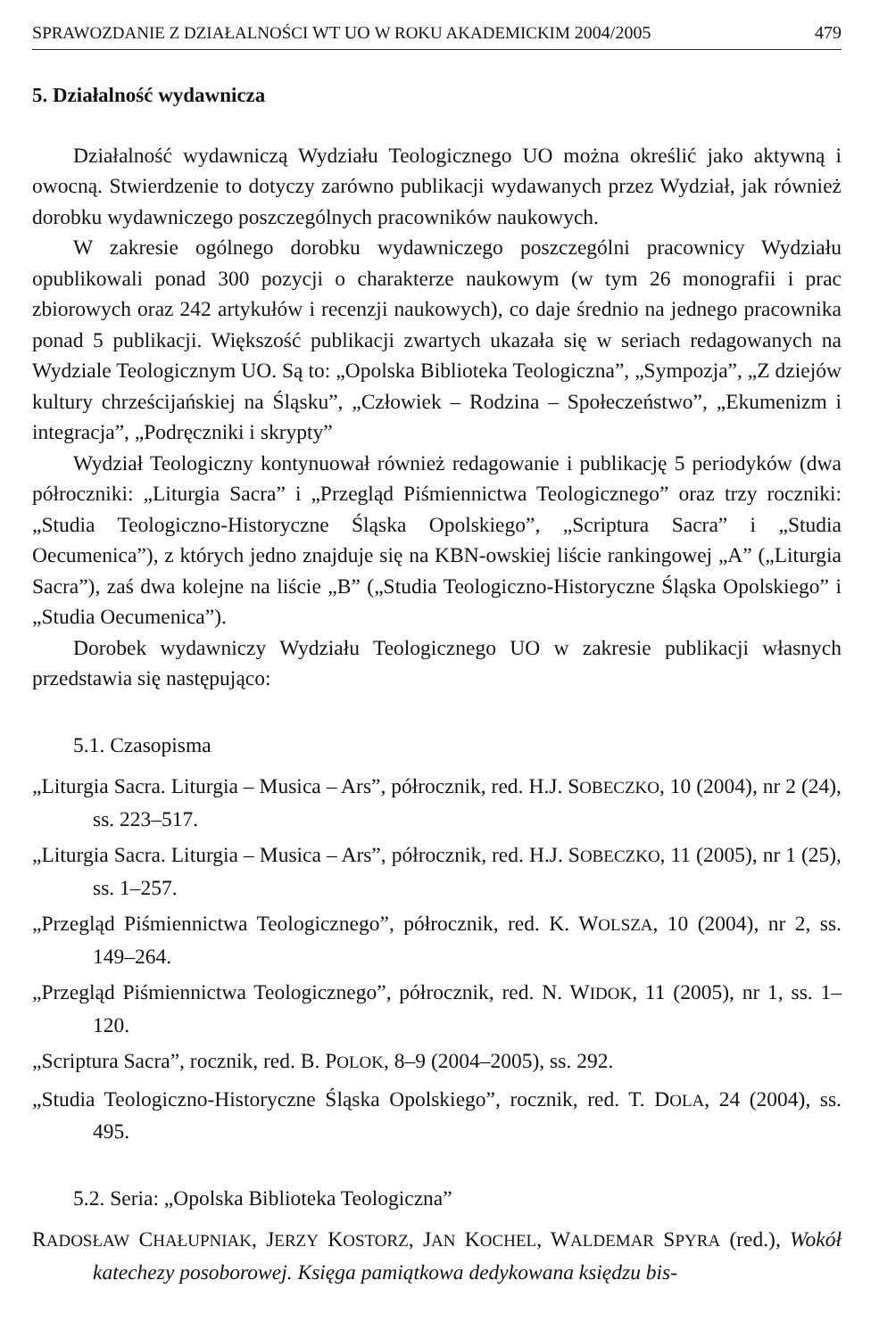SPRAWOZDANIE Z DZIAŁALNOŚCI WT UO W ROKU AKADEMICKIM 2004/2005 479
5. Działalność wydawnicza
Działalność wydawniczą Wydziału Teologicznego UO można określić jako aktywną i owocną. Stwierdzenie to dotyczy zarówno publikacji wydawanych przez Wydział, jak również dorobku wydawniczego poszczególnych pracowników naukowych.
W zakresie ogólnego dorobku wydawniczego poszczególni pracownicy Wydziału opublikowali ponad 300 pozycji o charakterze naukowym (w tym 26 monografii i prac zbiorowych oraz 242 artykułów i recenzji naukowych), co daje średnio na jednego pracownika ponad 5 publikacji. Większość publikacji zwartych ukazała się w seriach redagowanych na Wydziale Teologicznym UO. Są to: „Opolska Biblioteka Teologiczna”, „Sympozja”, „Z dziejów kultury chrześcijańskiej na Śląsku”, „Człowiek – Rodzina – Społeczeństwo”, „Ekumenizm i integracja”, „Podręczniki i skrypty”
Wydział Teologiczny kontynuował również redagowanie i publikację 5 periodyków (dwa półroczniki: „Liturgia Sacra” i „Przegląd Piśmiennictwa Teologicznego” oraz trzy roczniki: „Studia Teologiczno-Historyczne Śląska Opolskiego”, „Scriptura Sacra” i „Studia Oecumenica”), z których jedno znajduje się na KBN-owskiej liście rankingowej „A” („Liturgia Sacra”), zaś dwa kolejne na liście „B” („Studia Teologiczno-Historyczne Śląska Opolskiego” i „Studia Oecumenica”).
Dorobek wydawniczy Wydziału Teologicznego UO w zakresie publikacji własnych przedstawia się następująco:
5.1. Czasopisma
„Liturgia Sacra. Liturgia – Musica – Ars”, półrocznik, red. H.J. SOBECZKO, 10 (2004), nr 2 (24), ss. 223–517.
„Liturgia Sacra. Liturgia – Musica – Ars”, półrocznik, red. H.J. SOBECZKO, 11 (2005), nr 1 (25), ss. 1–257.
„Przegląd Piśmiennictwa Teologicznego”, półrocznik, red. K. WOLSZA, 10 (2004), nr 2, ss. 149–264.
„Przegląd Piśmiennictwa Teologicznego”, półrocznik, red. N. WIDOK, 11 (2005), nr 1, ss. 1–120.
„Scriptura Sacra”, rocznik, red. B. POLOK, 8–9 (2004–2005), ss. 292.
„Studia Teologiczno-Historyczne Śląska Opolskiego”, rocznik, red. T. DOLA, 24 (2004), ss. 495.
5.2. Seria: „Opolska Biblioteka Teologiczna”
RADOSŁAW CHAŁUPNIAK, JERZY KOSTORZ, JAN KOCHEL, WALDEMAR SPYRA (red.), Wokół katechezy posoborowej. Księga pamiątkowa dedykowana księdzu bis-